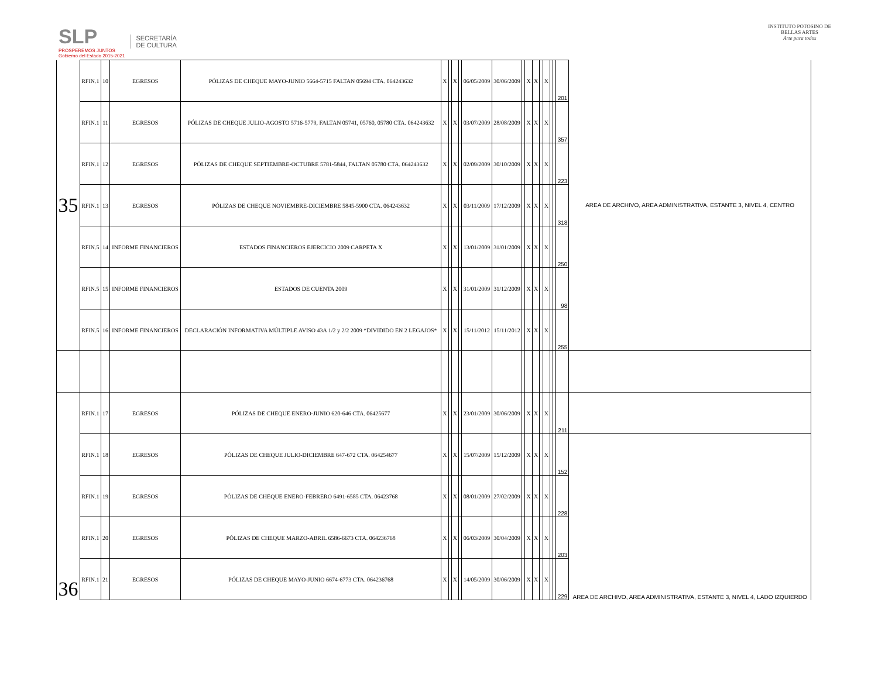SLP
PROSPEREMOS JUNTOS
Gobierno del Estado 2015-2021
SECRETARÍA
DE CULTURA
INSTITUTO POTOSINO DE
BELLAS ARTES
Arte para todos
| 35 | RFIN.1 | 10 | EGRESOS | PÓLIZAS DE CHEQUE MAYO-JUNIO 5664-5715 FALTAN 05694 CTA. 064243632 | X | | X | | 06/05/2009 | 30/06/2009 | | X | X | | X | | | 201 | AREA DE ARCHIVO, AREA ADMINISTRATIVA, ESTANTE 3, NIVEL 4, CENTRO |
| | RFIN.1 | 11 | EGRESOS | PÓLIZAS DE CHEQUE JULIO-AGOSTO 5716-5779, FALTAN 05741, 05760, 05780 CTA. 064243632 | X | | X | | 03/07/2009 | 28/08/2009 | | X | X | | X | | | 357 | |
| | RFIN.1 | 12 | EGRESOS | PÓLIZAS DE CHEQUE SEPTIEMBRE-OCTUBRE 5781-5844, FALTAN 05780 CTA. 064243632 | X | | X | | 02/09/2009 | 30/10/2009 | | X | X | | X | | | 223 | |
| | RFIN.1 | 13 | EGRESOS | PÓLIZAS DE CHEQUE NOVIEMBRE-DICIEMBRE 5845-5900 CTA. 064243632 | X | | X | | 03/11/2009 | 17/12/2009 | | X | X | | X | | | 318 | |
| | RFIN.5 | 14 | INFORME FINANCIEROS | ESTADOS FINANCIEROS EJERCICIO 2009 CARPETA X | X | | X | | 13/01/2009 | 31/01/2009 | | X | X | | X | | | 250 | |
| | RFIN.5 | 15 | INFORME FINANCIEROS | ESTADOS DE CUENTA 2009 | X | | X | | 31/01/2009 | 31/12/2009 | | X | X | | X | | | 98 | |
| | RFIN.5 | 16 | INFORME FINANCIEROS | DECLARACIÓN INFORMATIVA MÚLTIPLE AVISO 43A 1/2 y 2/2 2009 *DIVIDIDO EN 2 LEGAJOS* | X | | X | | 15/11/2012 | 15/11/2012 | | X | X | | X | | | 255 | |
| 36 | RFIN.1 | 17 | EGRESOS | PÓLIZAS DE CHEQUE ENERO-JUNIO 620-646 CTA. 06425677 | X | | X | | 23/01/2009 | 30/06/2009 | | X | X | | X | | | 211 | |
| | RFIN.1 | 18 | EGRESOS | PÓLIZAS DE CHEQUE JULIO-DICIEMBRE 647-672 CTA. 064254677 | X | | X | | 15/07/2009 | 15/12/2009 | | X | X | | X | | | 152 | AREA DE ARCHIVO, AREA ADMINISTRATIVA, ESTANTE 3, NIVEL 4, LADO IZQUIERDO |
| | RFIN.1 | 19 | EGRESOS | PÓLIZAS DE CHEQUE ENERO-FEBRERO 6491-6585 CTA. 06423768 | X | | X | | 08/01/2009 | 27/02/2009 | | X | X | | X | | | 228 | |
| | RFIN.1 | 20 | EGRESOS | PÓLIZAS DE CHEQUE MARZO-ABRIL 6586-6673 CTA. 064236768 | X | | X | | 06/03/2009 | 30/04/2009 | | X | X | | X | | | 203 | |
| | RFIN.1 | 21 | EGRESOS | PÓLIZAS DE CHEQUE MAYO-JUNIO 6674-6773 CTA. 064236768 | X | | X | | 14/05/2009 | 30/06/2009 | | X | X | | X | | | 229 | |